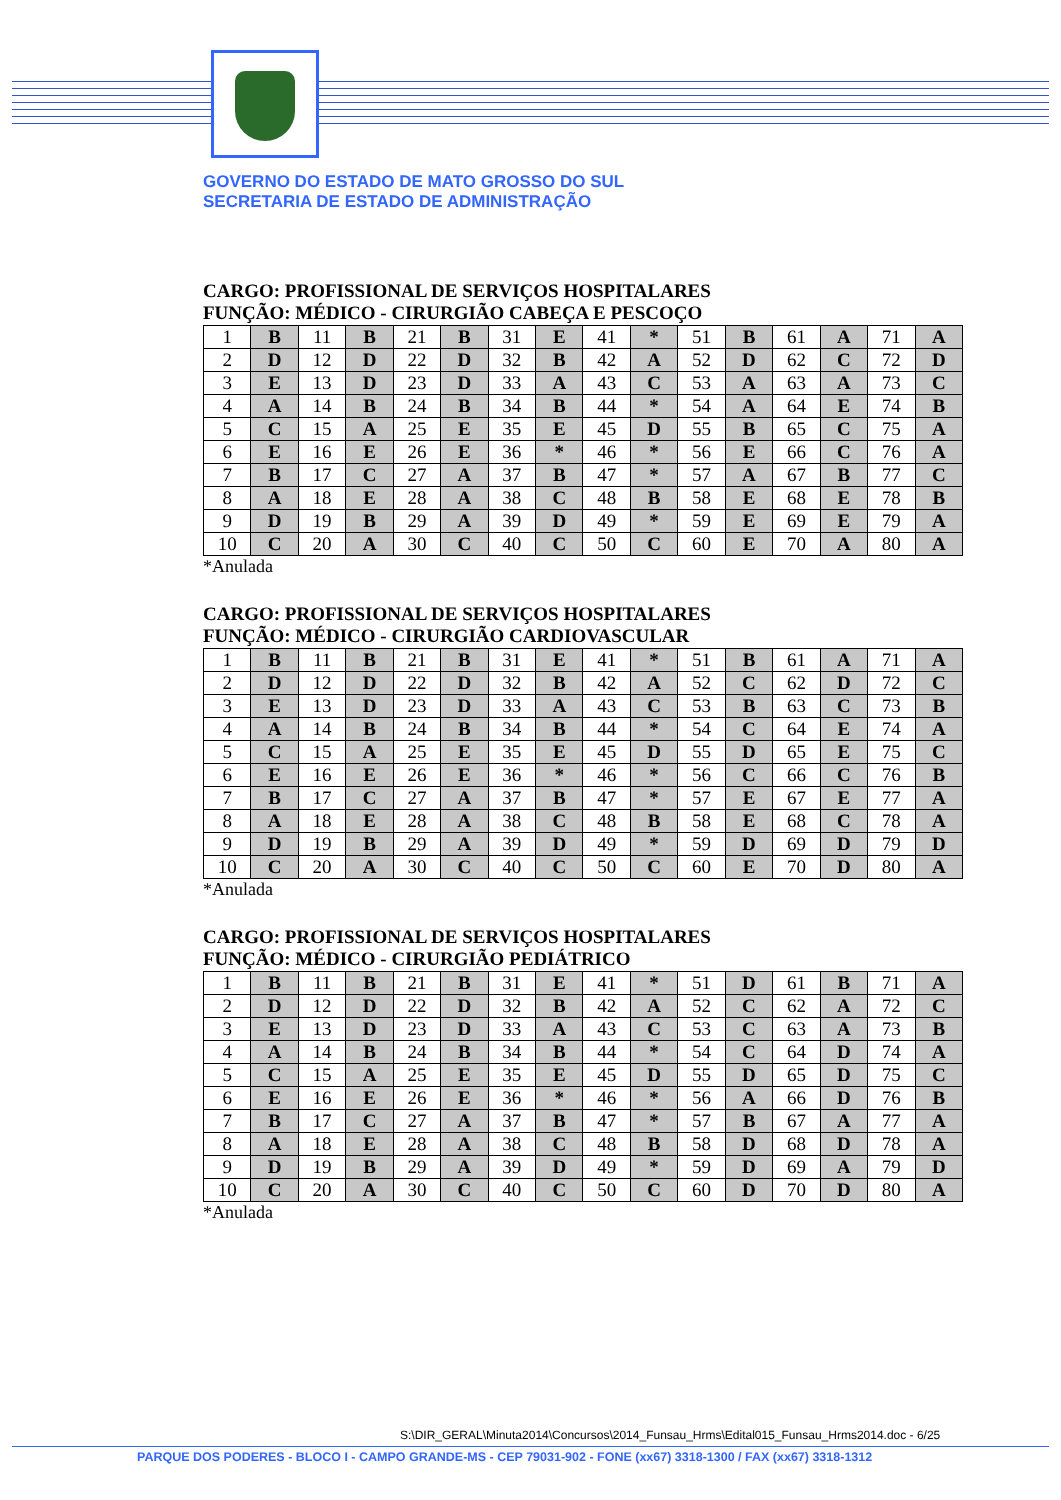GOVERNO DO ESTADO DE MATO GROSSO DO SUL
SECRETARIA DE ESTADO DE ADMINISTRAÇÃO
CARGO: PROFISSIONAL DE SERVIÇOS HOSPITALARES
FUNÇÃO: MÉDICO - CIRURGIÃO CABEÇA E PESCOÇO
| 1 | B | 11 | B | 21 | B | 31 | E | 41 | * | 51 | B | 61 | A | 71 | A |
| 2 | D | 12 | D | 22 | D | 32 | B | 42 | A | 52 | D | 62 | C | 72 | D |
| 3 | E | 13 | D | 23 | D | 33 | A | 43 | C | 53 | A | 63 | A | 73 | C |
| 4 | A | 14 | B | 24 | B | 34 | B | 44 | * | 54 | A | 64 | E | 74 | B |
| 5 | C | 15 | A | 25 | E | 35 | E | 45 | D | 55 | B | 65 | C | 75 | A |
| 6 | E | 16 | E | 26 | E | 36 | * | 46 | * | 56 | E | 66 | C | 76 | A |
| 7 | B | 17 | C | 27 | A | 37 | B | 47 | * | 57 | A | 67 | B | 77 | C |
| 8 | A | 18 | E | 28 | A | 38 | C | 48 | B | 58 | E | 68 | E | 78 | B |
| 9 | D | 19 | B | 29 | A | 39 | D | 49 | * | 59 | E | 69 | E | 79 | A |
| 10 | C | 20 | A | 30 | C | 40 | C | 50 | C | 60 | E | 70 | A | 80 | A |
*Anulada
CARGO: PROFISSIONAL DE SERVIÇOS HOSPITALARES
FUNÇÃO: MÉDICO - CIRURGIÃO CARDIOVASCULAR
| 1 | B | 11 | B | 21 | B | 31 | E | 41 | * | 51 | B | 61 | A | 71 | A |
| 2 | D | 12 | D | 22 | D | 32 | B | 42 | A | 52 | C | 62 | D | 72 | C |
| 3 | E | 13 | D | 23 | D | 33 | A | 43 | C | 53 | B | 63 | C | 73 | B |
| 4 | A | 14 | B | 24 | B | 34 | B | 44 | * | 54 | C | 64 | E | 74 | A |
| 5 | C | 15 | A | 25 | E | 35 | E | 45 | D | 55 | D | 65 | E | 75 | C |
| 6 | E | 16 | E | 26 | E | 36 | * | 46 | * | 56 | C | 66 | C | 76 | B |
| 7 | B | 17 | C | 27 | A | 37 | B | 47 | * | 57 | E | 67 | E | 77 | A |
| 8 | A | 18 | E | 28 | A | 38 | C | 48 | B | 58 | E | 68 | C | 78 | A |
| 9 | D | 19 | B | 29 | A | 39 | D | 49 | * | 59 | D | 69 | D | 79 | D |
| 10 | C | 20 | A | 30 | C | 40 | C | 50 | C | 60 | E | 70 | D | 80 | A |
*Anulada
CARGO: PROFISSIONAL DE SERVIÇOS HOSPITALARES
FUNÇÃO: MÉDICO - CIRURGIÃO PEDIÁTRICO
| 1 | B | 11 | B | 21 | B | 31 | E | 41 | * | 51 | D | 61 | B | 71 | A |
| 2 | D | 12 | D | 22 | D | 32 | B | 42 | A | 52 | C | 62 | A | 72 | C |
| 3 | E | 13 | D | 23 | D | 33 | A | 43 | C | 53 | C | 63 | A | 73 | B |
| 4 | A | 14 | B | 24 | B | 34 | B | 44 | * | 54 | C | 64 | D | 74 | A |
| 5 | C | 15 | A | 25 | E | 35 | E | 45 | D | 55 | D | 65 | D | 75 | C |
| 6 | E | 16 | E | 26 | E | 36 | * | 46 | * | 56 | A | 66 | D | 76 | B |
| 7 | B | 17 | C | 27 | A | 37 | B | 47 | * | 57 | B | 67 | A | 77 | A |
| 8 | A | 18 | E | 28 | A | 38 | C | 48 | B | 58 | D | 68 | D | 78 | A |
| 9 | D | 19 | B | 29 | A | 39 | D | 49 | * | 59 | D | 69 | A | 79 | D |
| 10 | C | 20 | A | 30 | C | 40 | C | 50 | C | 60 | D | 70 | D | 80 | A |
*Anulada
S:\DIR_GERAL\Minuta2014\Concursos\2014_Funsau_Hrms\Edital015_Funsau_Hrms2014.doc - 6/25
PARQUE DOS PODERES - BLOCO I - CAMPO GRANDE-MS - CEP 79031-902 - FONE (xx67) 3318-1300 / FAX (xx67) 3318-1312